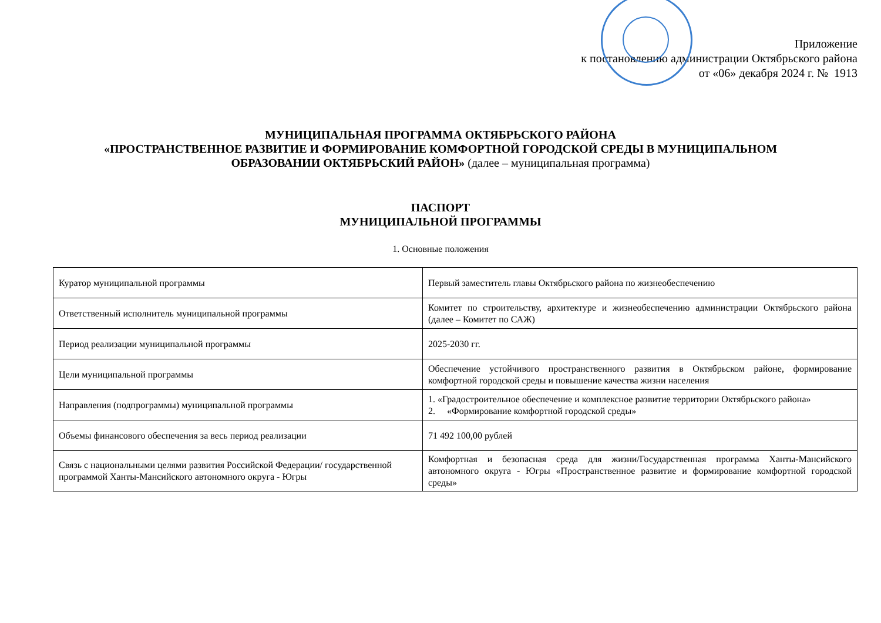Приложение
к постановлению администрации Октябрьского района
от «06» декабря 2024 г. № 1913
МУНИЦИПАЛЬНАЯ ПРОГРАММА ОКТЯБРЬСКОГО РАЙОНА
«ПРОСТРАНСТВЕННОЕ РАЗВИТИЕ И ФОРМИРОВАНИЕ КОМФОРТНОЙ ГОРОДСКОЙ СРЕДЫ В МУНИЦИПАЛЬНОМ
ОБРАЗОВАНИИ ОКТЯБРЬСКИЙ РАЙОН» (далее – муниципальная программа)
ПАСПОРТ
МУНИЦИПАЛЬНОЙ ПРОГРАММЫ
1. Основные положения
| Куратор муниципальной программы | Первый заместитель главы Октябрьского района по жизнеобеспечению |
| Ответственный исполнитель муниципальной программы | Комитет по строительству, архитектуре и жизнеобеспечению администрации Октябрьского района (далее – Комитет по САЖ) |
| Период реализации муниципальной программы | 2025-2030 гг. |
| Цели муниципальной программы | Обеспечение устойчивого пространственного развития в Октябрьском районе, формирование комфортной городской среды и повышение качества жизни населения |
| Направления (подпрограммы) муниципальной программы | 1. «Градостроительное обеспечение и комплексное развитие территории Октябрьского района» 2. «Формирование комфортной городской среды» |
| Объемы финансового обеспечения за весь период реализации | 71 492 100,00 рублей |
| Связь с национальными целями развития Российской Федерации/ государственной программой Ханты-Мансийского автономного округа - Югры | Комфортная и безопасная среда для жизни/Государственная программа Ханты-Мансийского автономного округа - Югры «Пространственное развитие и формирование комфортной городской среды» |